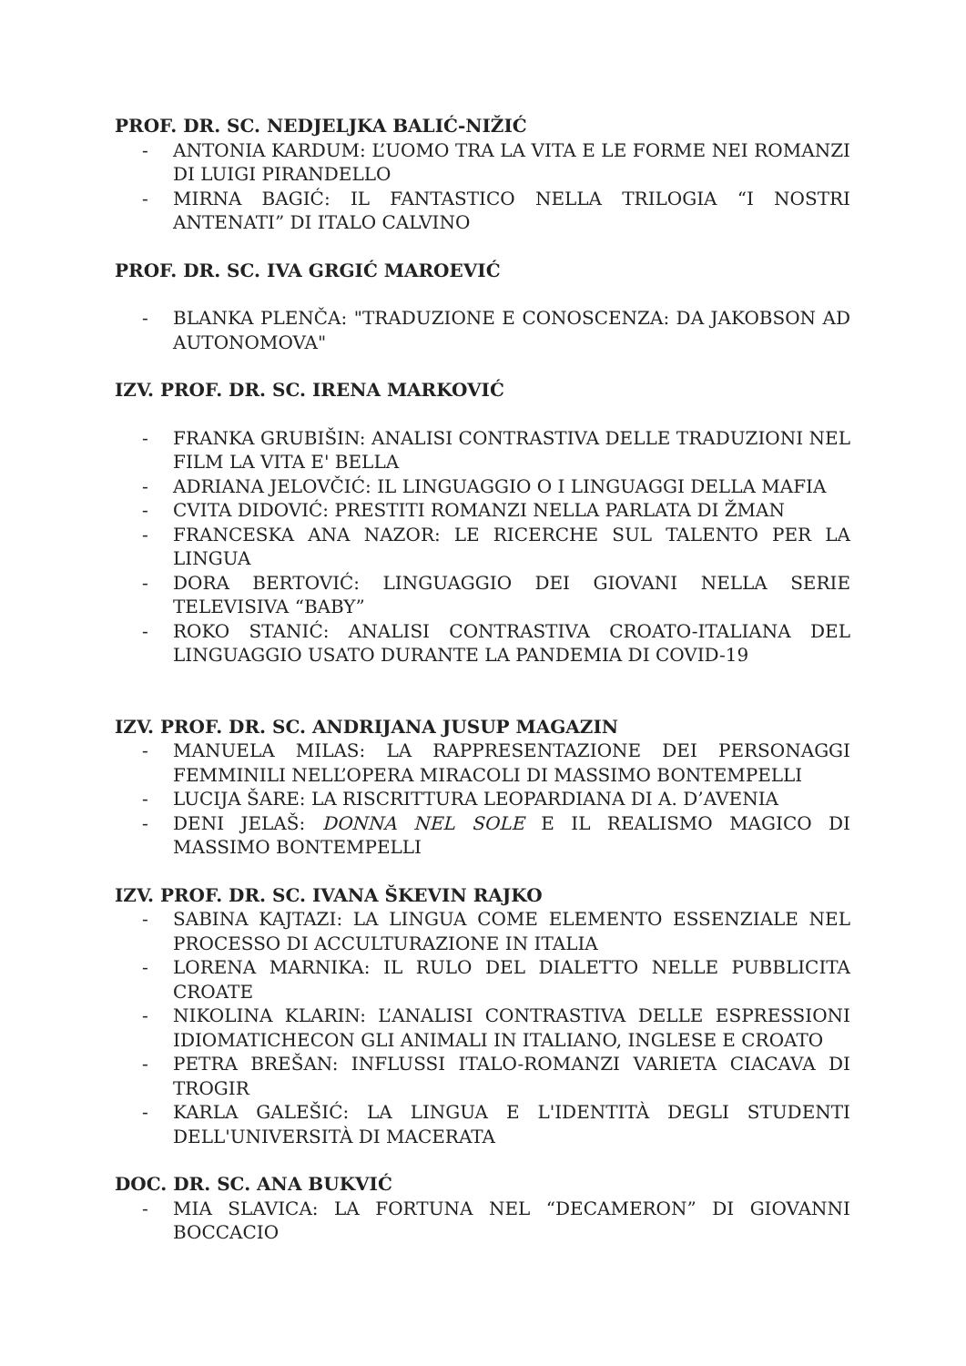PROF. DR. SC. NEDJELJKA BALIĆ-NIŽIĆ
- ANTONIA KARDUM: L’UOMO TRA LA VITA E LE FORME NEI ROMANZI DI LUIGI PIRANDELLO
- MIRNA BAGIĆ: IL FANTASTICO NELLA TRILOGIA “I NOSTRI ANTENATI” DI ITALO CALVINO
PROF. DR. SC. IVA GRGIĆ MAROEVIĆ
- BLANKA PLENČA: "TRADUZIONE E CONOSCENZA: DA JAKOBSON AD AUTONOMOVA"
IZV. PROF. DR. SC. IRENA MARKOVIĆ
- FRANKA GRUBIŠIN: ANALISI CONTRASTIVA DELLE TRADUZIONI NEL FILM LA VITA E' BELLA
- ADRIANA JELOVČIĆ: IL LINGUAGGIO O I LINGUAGGI DELLA MAFIA
- CVITA DIDOVIĆ: PRESTITI ROMANZI NELLA PARLATA DI ŽMAN
- FRANCESKA ANA NAZOR: LE RICERCHE SUL TALENTO PER LA LINGUA
- DORA BERTOVIĆ: LINGUAGGIO DEI GIOVANI NELLA SERIE TELEVISIVA “BABY”
- ROKO STANIĆ: ANALISI CONTRASTIVA CROATO-ITALIANA DEL LINGUAGGIO USATO DURANTE LA PANDEMIA DI COVID-19
IZV. PROF. DR. SC. ANDRIJANA JUSUP MAGAZIN
- MANUELA MILAS: LA RAPPRESENTAZIONE DEI PERSONAGGI FEMMINILI NELL’OPERA MIRACOLI DI MASSIMO BONTEMPELLI
- LUCIJA ŠARE: LA RISCRITTURA LEOPARDIANA DI A. D’AVENIA
- DENI JELAŠ: DONNA NEL SOLE E IL REALISMO MAGICO DI MASSIMO BONTEMPELLI
IZV. PROF. DR. SC. IVANA ŠKEVIN RAJKO
- SABINA KAJTAZI: LA LINGUA COME ELEMENTO ESSENZIALE NEL PROCESSO DI ACCULTURAZIONE IN ITALIA
- LORENA MARNIKA: IL RULO DEL DIALETTO NELLE PUBBLICITA CROATE
- NIKOLINA KLARIN: L’ANALISI CONTRASTIVA DELLE ESPRESSIONI IDIOMATICHECON GLI ANIMALI IN ITALIANO, INGLESE E CROATO
- PETRA BREŠAN: INFLUSSI ITALO-ROMANZI VARIETA CIACAVA DI TROGIR
- KARLA GALEŠIĆ: LA LINGUA E L'IDENTITÀ DEGLI STUDENTI DELL'UNIVERSITÀ DI MACERATA
DOC. DR. SC. ANA BUKVIĆ
- MIA SLAVICA: LA FORTUNA NEL “DECAMERON” DI GIOVANNI BOCCACIO